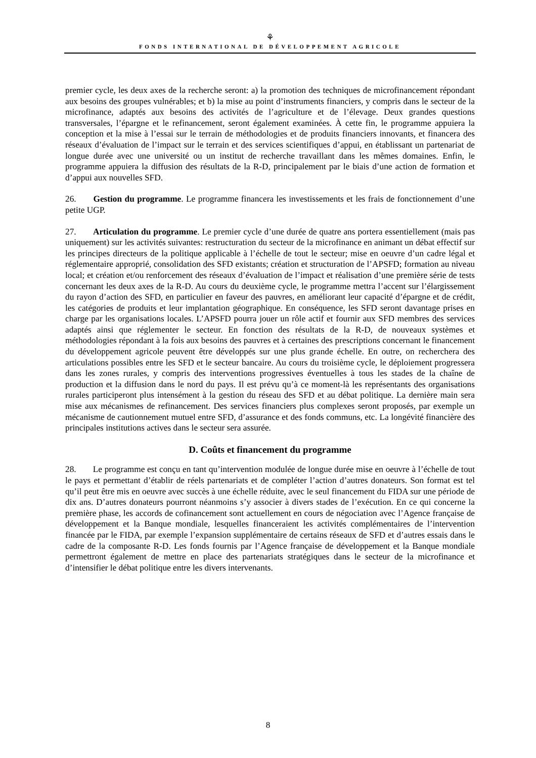⚘
FONDS INTERNATIONAL DE DÉVELOPPEMENT AGRICOLE
premier cycle, les deux axes de la recherche seront: a) la promotion des techniques de microfinancement répondant aux besoins des groupes vulnérables; et b) la mise au point d’instruments financiers, y compris dans le secteur de la microfinance, adaptés aux besoins des activités de l’agriculture et de l’élevage. Deux grandes questions transversales, l’épargne et le refinancement, seront également examinées. À cette fin, le programme appuiera la conception et la mise à l’essai sur le terrain de méthodologies et de produits financiers innovants, et financera des réseaux d’évaluation de l’impact sur le terrain et des services scientifiques d’appui, en établissant un partenariat de longue durée avec une université ou un institut de recherche travaillant dans les mêmes domaines. Enfin, le programme appuiera la diffusion des résultats de la R-D, principalement par le biais d’une action de formation et d’appui aux nouvelles SFD.
26. Gestion du programme. Le programme financera les investissements et les frais de fonctionnement d’une petite UGP.
27. Articulation du programme. Le premier cycle d’une durée de quatre ans portera essentiellement (mais pas uniquement) sur les activités suivantes: restructuration du secteur de la microfinance en animant un débat effectif sur les principes directeurs de la politique applicable à l’échelle de tout le secteur; mise en oeuvre d’un cadre légal et réglementaire approprié, consolidation des SFD existants; création et structuration de l’APSFD; formation au niveau local; et création et/ou renforcement des réseaux d’évaluation de l’impact et réalisation d’une première série de tests concernant les deux axes de la R-D. Au cours du deuxième cycle, le programme mettra l’accent sur l’élargissement du rayon d’action des SFD, en particulier en faveur des pauvres, en améliorant leur capacité d’épargne et de crédit, les catégories de produits et leur implantation géographique. En conséquence, les SFD seront davantage prises en charge par les organisations locales. L’APSFD pourra jouer un rôle actif et fournir aux SFD membres des services adaptés ainsi que réglementer le secteur. En fonction des résultats de la R-D, de nouveaux systèmes et méthodologies répondant à la fois aux besoins des pauvres et à certaines des prescriptions concernant le financement du développement agricole peuvent être développés sur une plus grande échelle. En outre, on recherchera des articulations possibles entre les SFD et le secteur bancaire. Au cours du troisième cycle, le déploiement progressera dans les zones rurales, y compris des interventions progressives éventuelles à tous les stades de la chaîne de production et la diffusion dans le nord du pays. Il est prévu qu’à ce moment-là les représentants des organisations rurales participeront plus intensément à la gestion du réseau des SFD et au débat politique. La dernière main sera mise aux mécanismes de refinancement. Des services financiers plus complexes seront proposés, par exemple un mécanisme de cautionnement mutuel entre SFD, d’assurance et des fonds communs, etc. La longévité financière des principales institutions actives dans le secteur sera assurée.
D. Coûts et financement du programme
28. Le programme est conçu en tant qu’intervention modulée de longue durée mise en oeuvre à l’échelle de tout le pays et permettant d’établir de réels partenariats et de compléter l’action d’autres donateurs. Son format est tel qu’il peut être mis en oeuvre avec succès à une échelle réduite, avec le seul financement du FIDA sur une période de dix ans. D’autres donateurs pourront néanmoins s’y associer à divers stades de l’exécution. En ce qui concerne la première phase, les accords de cofinancement sont actuellement en cours de négociation avec l’Agence française de développement et la Banque mondiale, lesquelles financeraient les activités complémentaires de l’intervention financée par le FIDA, par exemple l’expansion supplémentaire de certains réseaux de SFD et d’autres essais dans le cadre de la composante R-D. Les fonds fournis par l’Agence française de développement et la Banque mondiale permettront également de mettre en place des partenariats stratégiques dans le secteur de la microfinance et d’intensifier le débat politique entre les divers intervenants.
8